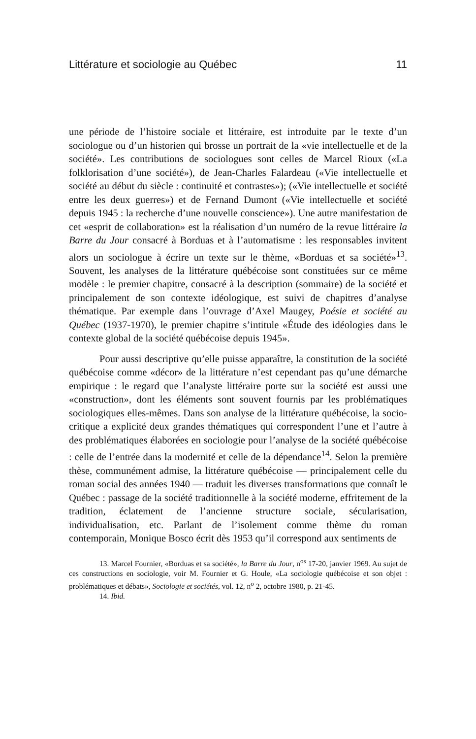Littérature et sociologie au Québec 11
une période de l’histoire sociale et littéraire, est introduite par le texte d’un sociologue ou d’un historien qui brosse un portrait de la «vie intellectuelle et de la société». Les contributions de sociologues sont celles de Marcel Rioux («La folklorisation d’une société»), de Jean-Charles Falardeau («Vie intellectuelle et société au début du siècle : continuité et contrastes»); («Vie intellectuelle et société entre les deux guerres») et de Fernand Dumont («Vie intellectuelle et société depuis 1945 : la recherche d’une nouvelle conscience»). Une autre manifestation de cet «esprit de collaboration» est la réalisation d’un numéro de la revue littéraire la Barre du Jour consacré à Borduas et à l’automatisme : les responsables invitent alors un sociologue à écrire un texte sur le thème, «Borduas et sa société»<sup>13</sup>. Souvent, les analyses de la littérature québécoise sont constituées sur ce même modèle : le premier chapitre, consacré à la description (sommaire) de la société et principalement de son contexte idéologique, est suivi de chapitres d’analyse thématique. Par exemple dans l’ouvrage d’Axel Maugey, Poésie et société au Québec (1937-1970), le premier chapitre s’intitule «Étude des idéologies dans le contexte global de la société québécoise depuis 1945».
Pour aussi descriptive qu’elle puisse apparaître, la constitution de la société québécoise comme «décor» de la littérature n’est cependant pas qu’une démarche empirique : le regard que l’analyste littéraire porte sur la société est aussi une «construction», dont les éléments sont souvent fournis par les problématiques sociologiques elles-mêmes. Dans son analyse de la littérature québécoise, la socio-critique a explicité deux grandes thématiques qui correspondent l’une et l’autre à des problématiques élaborées en sociologie pour l’analyse de la société québécoise : celle de l’entrée dans la modernité et celle de la dépendance<sup>14</sup>. Selon la première thèse, communément admise, la littérature québécoise — principalement celle du roman social des années 1940 — traduit les diverses transformations que connaît le Québec : passage de la société traditionnelle à la société moderne, effritement de la tradition, éclatement de l’ancienne structure sociale, sécularisation, individualisation, etc. Parlant de l’isolement comme thème du roman contemporain, Monique Bosco écrit dès 1953 qu’il correspond aux sentiments de
13. Marcel Fournier, «Borduas et sa société», la Barre du Jour, n<sup>os</sup> 17-20, janvier 1969. Au sujet de ces constructions en sociologie, voir M. Fournier et G. Houle, «La sociologie québécoise et son objet : problématiques et débats», Sociologie et sociétés, vol. 12, n<sup>o</sup> 2, octobre 1980, p. 21-45.
14. Ibid.